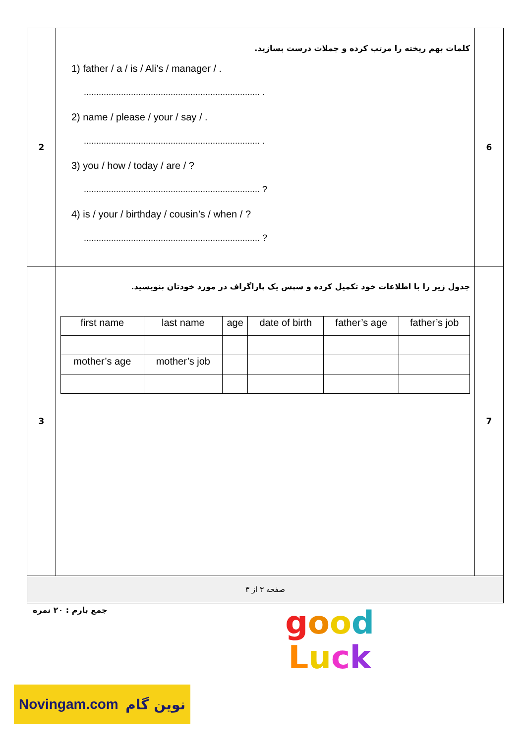| 2 | کلمات بهم ریخته را مرتب کرده و جملات درست بسازید. 1) father / a / is / Ali’s / manager / . ....................................................................... . 2) name / please / your / say / . ....................................................................... . 3) you / how / today / are / ? ....................................................................... ? 4) is / your / birthday / cousin’s / when / ? ....................................................................... ? | 6 |
| 3 | جدول زیر را با اطلاعات خود تکمیل کرده و سپس یک پاراگراف در مورد خودتان بنویسید. / first name / last name / age / date of birth / father’s age / father’s job / / mother’s age / mother’s job / / / / / | 7 |
| صفحه ۳ از ۳ | | |
جمع بارم : ۲۰ نمره
good
Luck
Novingam.com نوین گام